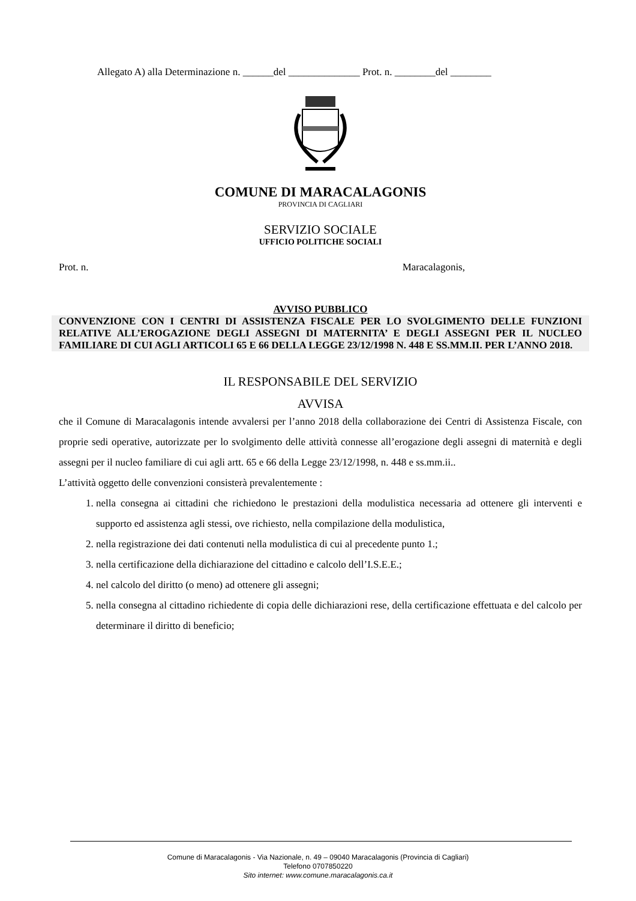Allegato A) alla Determinazione n. ______del ______________ Prot. n. ________del ________
COMUNE DI MARACALAGONIS
PROVINCIA DI CAGLIARI
SERVIZIO SOCIALE
UFFICIO POLITICHE SOCIALI
Prot. n. Maracalagonis,
AVVISO PUBBLICO
CONVENZIONE CON I CENTRI DI ASSISTENZA FISCALE PER LO SVOLGIMENTO DELLE FUNZIONI RELATIVE ALL’EROGAZIONE DEGLI ASSEGNI DI MATERNITA’ E DEGLI ASSEGNI PER IL NUCLEO FAMILIARE DI CUI AGLI ARTICOLI 65 E 66 DELLA LEGGE 23/12/1998 N. 448 E SS.MM.II. PER L’ANNO 2018.
IL RESPONSABILE DEL SERVIZIO
AVVISA
che il Comune di Maracalagonis intende avvalersi per l’anno 2018 della collaborazione dei Centri di Assistenza Fiscale, con proprie sedi operative, autorizzate per lo svolgimento delle attività connesse all’erogazione degli assegni di maternità e degli assegni per il nucleo familiare di cui agli artt. 65 e 66 della Legge 23/12/1998, n. 448 e ss.mm.ii..
L’attività oggetto delle convenzioni consisterà prevalentemente :
1. nella consegna ai cittadini che richiedono le prestazioni della modulistica necessaria ad ottenere gli interventi e supporto ed assistenza agli stessi, ove richiesto, nella compilazione della modulistica,
2. nella registrazione dei dati contenuti nella modulistica di cui al precedente punto 1.;
3. nella certificazione della dichiarazione del cittadino e calcolo dell’I.S.E.E.;
4. nel calcolo del diritto (o meno) ad ottenere gli assegni;
5. nella consegna al cittadino richiedente di copia delle dichiarazioni rese, della certificazione effettuata e del calcolo per determinare il diritto di beneficio;
Comune di Maracalagonis - Via Nazionale, n. 49 – 09040 Maracalagonis (Provincia di Cagliari)
Telefono 0707850220
Sito internet: www.comune.maracalagonis.ca.it